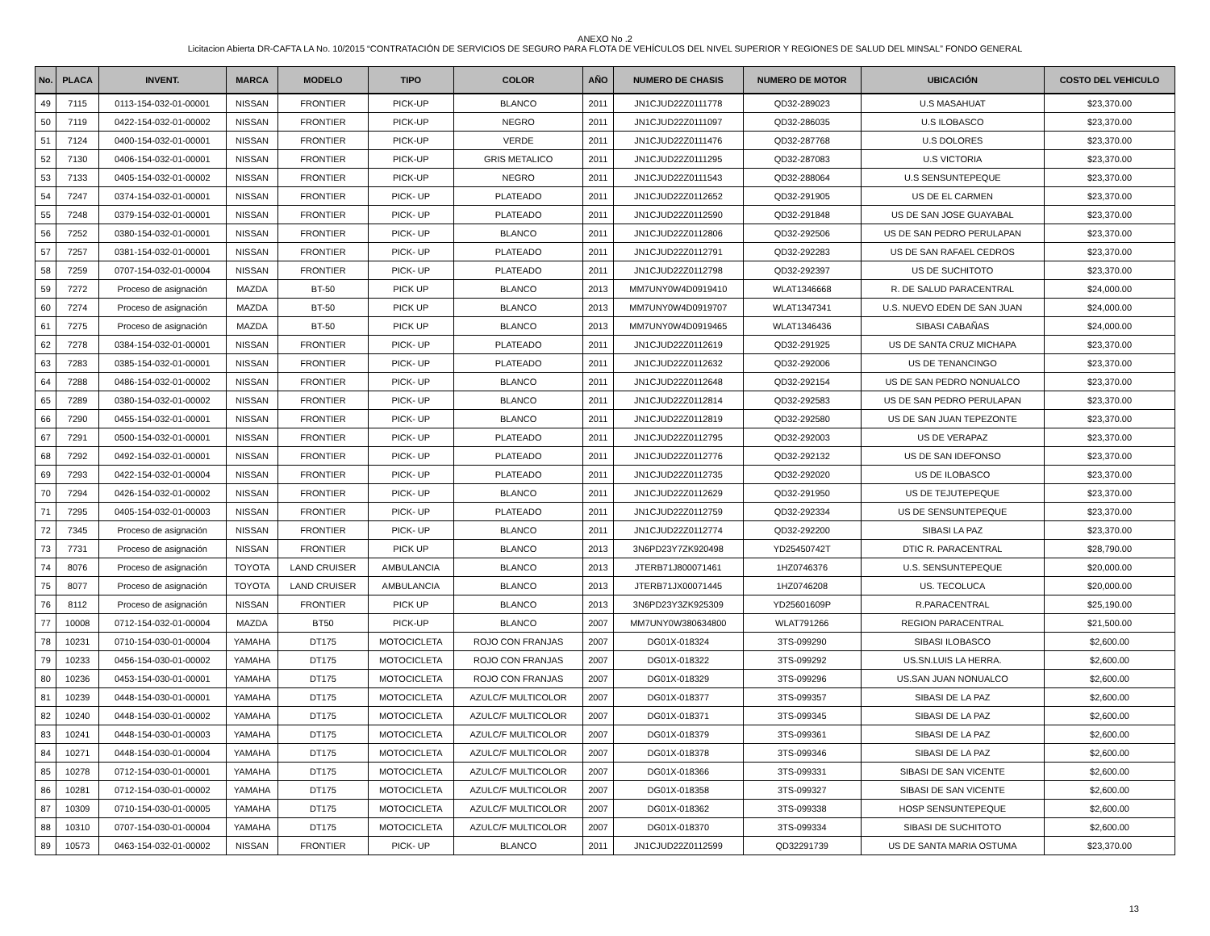ANEXO No .2
Licitacion Abierta DR-CAFTA LA No. 10/2015 “CONTRATACIÓN DE SERVICIOS DE SEGURO PARA FLOTA DE VEHÍCULOS DEL NIVEL SUPERIOR Y REGIONES DE SALUD DEL MINSAL” FONDO GENERAL
| No. | PLACA | INVENT. | MARCA | MODELO | TIPO | COLOR | AÑO | NUMERO DE CHASIS | NUMERO DE MOTOR | UBICACIÓN | COSTO DEL VEHICULO |
| --- | --- | --- | --- | --- | --- | --- | --- | --- | --- | --- | --- |
| 49 | 7115 | 0113-154-032-01-00001 | NISSAN | FRONTIER | PICK-UP | BLANCO | 2011 | JN1CJUD22Z0111778 | QD32-289023 | U.S MASAHUAT | $23,370.00 |
| 50 | 7119 | 0422-154-032-01-00002 | NISSAN | FRONTIER | PICK-UP | NEGRO | 2011 | JN1CJUD22Z0111097 | QD32-286035 | U.S ILOBASCO | $23,370.00 |
| 51 | 7124 | 0400-154-032-01-00001 | NISSAN | FRONTIER | PICK-UP | VERDE | 2011 | JN1CJUD22Z0111476 | QD32-287768 | U.S DOLORES | $23,370.00 |
| 52 | 7130 | 0406-154-032-01-00001 | NISSAN | FRONTIER | PICK-UP | GRIS METALICO | 2011 | JN1CJUD22Z0111295 | QD32-287083 | U.S VICTORIA | $23,370.00 |
| 53 | 7133 | 0405-154-032-01-00002 | NISSAN | FRONTIER | PICK-UP | NEGRO | 2011 | JN1CJUD22Z0111543 | QD32-288064 | U.S SENSUNTEPEQUE | $23,370.00 |
| 54 | 7247 | 0374-154-032-01-00001 | NISSAN | FRONTIER | PICK- UP | PLATEADO | 2011 | JN1CJUD22Z0112652 | QD32-291905 | US DE EL CARMEN | $23,370.00 |
| 55 | 7248 | 0379-154-032-01-00001 | NISSAN | FRONTIER | PICK- UP | PLATEADO | 2011 | JN1CJUD22Z0112590 | QD32-291848 | US DE SAN JOSE GUAYABAL | $23,370.00 |
| 56 | 7252 | 0380-154-032-01-00001 | NISSAN | FRONTIER | PICK- UP | BLANCO | 2011 | JN1CJUD22Z0112806 | QD32-292506 | US DE SAN PEDRO PERULAPAN | $23,370.00 |
| 57 | 7257 | 0381-154-032-01-00001 | NISSAN | FRONTIER | PICK- UP | PLATEADO | 2011 | JN1CJUD22Z0112791 | QD32-292283 | US DE SAN RAFAEL CEDROS | $23,370.00 |
| 58 | 7259 | 0707-154-032-01-00004 | NISSAN | FRONTIER | PICK- UP | PLATEADO | 2011 | JN1CJUD22Z0112798 | QD32-292397 | US DE SUCHITOTO | $23,370.00 |
| 59 | 7272 | Proceso de asignación | MAZDA | BT-50 | PICK UP | BLANCO | 2013 | MM7UNY0W4D0919410 | WLAT1346668 | R. DE SALUD PARACENTRAL | $24,000.00 |
| 60 | 7274 | Proceso de asignación | MAZDA | BT-50 | PICK UP | BLANCO | 2013 | MM7UNY0W4D0919707 | WLAT1347341 | U.S. NUEVO EDEN DE SAN JUAN | $24,000.00 |
| 61 | 7275 | Proceso de asignación | MAZDA | BT-50 | PICK UP | BLANCO | 2013 | MM7UNY0W4D0919465 | WLAT1346436 | SIBASI CABAÑAS | $24,000.00 |
| 62 | 7278 | 0384-154-032-01-00001 | NISSAN | FRONTIER | PICK- UP | PLATEADO | 2011 | JN1CJUD22Z0112619 | QD32-291925 | US DE SANTA CRUZ MICHAPA | $23,370.00 |
| 63 | 7283 | 0385-154-032-01-00001 | NISSAN | FRONTIER | PICK- UP | PLATEADO | 2011 | JN1CJUD22Z0112632 | QD32-292006 | US DE TENANCINGO | $23,370.00 |
| 64 | 7288 | 0486-154-032-01-00002 | NISSAN | FRONTIER | PICK- UP | BLANCO | 2011 | JN1CJUD22Z0112648 | QD32-292154 | US DE SAN PEDRO NONUALCO | $23,370.00 |
| 65 | 7289 | 0380-154-032-01-00002 | NISSAN | FRONTIER | PICK- UP | BLANCO | 2011 | JN1CJUD22Z0112814 | QD32-292583 | US DE SAN PEDRO PERULAPAN | $23,370.00 |
| 66 | 7290 | 0455-154-032-01-00001 | NISSAN | FRONTIER | PICK- UP | BLANCO | 2011 | JN1CJUD22Z0112819 | QD32-292580 | US DE SAN JUAN TEPEZONTE | $23,370.00 |
| 67 | 7291 | 0500-154-032-01-00001 | NISSAN | FRONTIER | PICK- UP | PLATEADO | 2011 | JN1CJUD22Z0112795 | QD32-292003 | US DE VERAPAZ | $23,370.00 |
| 68 | 7292 | 0492-154-032-01-00001 | NISSAN | FRONTIER | PICK- UP | PLATEADO | 2011 | JN1CJUD22Z0112776 | QD32-292132 | US DE SAN IDEFONSO | $23,370.00 |
| 69 | 7293 | 0422-154-032-01-00004 | NISSAN | FRONTIER | PICK- UP | PLATEADO | 2011 | JN1CJUD22Z0112735 | QD32-292020 | US DE ILOBASCO | $23,370.00 |
| 70 | 7294 | 0426-154-032-01-00002 | NISSAN | FRONTIER | PICK- UP | BLANCO | 2011 | JN1CJUD22Z0112629 | QD32-291950 | US DE TEJUTEPEQUE | $23,370.00 |
| 71 | 7295 | 0405-154-032-01-00003 | NISSAN | FRONTIER | PICK- UP | PLATEADO | 2011 | JN1CJUD22Z0112759 | QD32-292334 | US DE SENSUNTEPEQUE | $23,370.00 |
| 72 | 7345 | Proceso de asignación | NISSAN | FRONTIER | PICK- UP | BLANCO | 2011 | JN1CJUD22Z0112774 | QD32-292200 | SIBASI LA PAZ | $23,370.00 |
| 73 | 7731 | Proceso de asignación | NISSAN | FRONTIER | PICK UP | BLANCO | 2013 | 3N6PD23Y7ZK920498 | YD25450742T | DTIC R. PARACENTRAL | $28,790.00 |
| 74 | 8076 | Proceso de asignación | TOYOTA | LAND CRUISER | AMBULANCIA | BLANCO | 2013 | JTERB71J800071461 | 1HZ0746376 | U.S. SENSUNTEPEQUE | $20,000.00 |
| 75 | 8077 | Proceso de asignación | TOYOTA | LAND CRUISER | AMBULANCIA | BLANCO | 2013 | JTERB71JX00071445 | 1HZ0746208 | US. TECOLUCA | $20,000.00 |
| 76 | 8112 | Proceso de asignación | NISSAN | FRONTIER | PICK UP | BLANCO | 2013 | 3N6PD23Y3ZK925309 | YD25601609P | R.PARACENTRAL | $25,190.00 |
| 77 | 10008 | 0712-154-032-01-00004 | MAZDA | BT50 | PICK-UP | BLANCO | 2007 | MM7UNY0W380634800 | WLAT791266 | REGION PARACENTRAL | $21,500.00 |
| 78 | 10231 | 0710-154-030-01-00004 | YAMAHA | DT175 | MOTOCICLETA | ROJO CON FRANJAS | 2007 | DG01X-018324 | 3TS-099290 | SIBASI ILOBASCO | $2,600.00 |
| 79 | 10233 | 0456-154-030-01-00002 | YAMAHA | DT175 | MOTOCICLETA | ROJO CON FRANJAS | 2007 | DG01X-018322 | 3TS-099292 | US.SN.LUIS LA HERRA. | $2,600.00 |
| 80 | 10236 | 0453-154-030-01-00001 | YAMAHA | DT175 | MOTOCICLETA | ROJO CON FRANJAS | 2007 | DG01X-018329 | 3TS-099296 | US.SAN JUAN NONUALCO | $2,600.00 |
| 81 | 10239 | 0448-154-030-01-00001 | YAMAHA | DT175 | MOTOCICLETA | AZULC/F MULTICOLOR | 2007 | DG01X-018377 | 3TS-099357 | SIBASI DE LA PAZ | $2,600.00 |
| 82 | 10240 | 0448-154-030-01-00002 | YAMAHA | DT175 | MOTOCICLETA | AZULC/F MULTICOLOR | 2007 | DG01X-018371 | 3TS-099345 | SIBASI DE LA PAZ | $2,600.00 |
| 83 | 10241 | 0448-154-030-01-00003 | YAMAHA | DT175 | MOTOCICLETA | AZULC/F MULTICOLOR | 2007 | DG01X-018379 | 3TS-099361 | SIBASI DE LA PAZ | $2,600.00 |
| 84 | 10271 | 0448-154-030-01-00004 | YAMAHA | DT175 | MOTOCICLETA | AZULC/F MULTICOLOR | 2007 | DG01X-018378 | 3TS-099346 | SIBASI DE LA PAZ | $2,600.00 |
| 85 | 10278 | 0712-154-030-01-00001 | YAMAHA | DT175 | MOTOCICLETA | AZULC/F MULTICOLOR | 2007 | DG01X-018366 | 3TS-099331 | SIBASI DE SAN VICENTE | $2,600.00 |
| 86 | 10281 | 0712-154-030-01-00002 | YAMAHA | DT175 | MOTOCICLETA | AZULC/F MULTICOLOR | 2007 | DG01X-018358 | 3TS-099327 | SIBASI DE SAN VICENTE | $2,600.00 |
| 87 | 10309 | 0710-154-030-01-00005 | YAMAHA | DT175 | MOTOCICLETA | AZULC/F MULTICOLOR | 2007 | DG01X-018362 | 3TS-099338 | HOSP SENSUNTEPEQUE | $2,600.00 |
| 88 | 10310 | 0707-154-030-01-00004 | YAMAHA | DT175 | MOTOCICLETA | AZULC/F MULTICOLOR | 2007 | DG01X-018370 | 3TS-099334 | SIBASI DE SUCHITOTO | $2,600.00 |
| 89 | 10573 | 0463-154-032-01-00002 | NISSAN | FRONTIER | PICK- UP | BLANCO | 2011 | JN1CJUD22Z0112599 | QD32291739 | US DE SANTA MARIA OSTUMA | $23,370.00 |
13